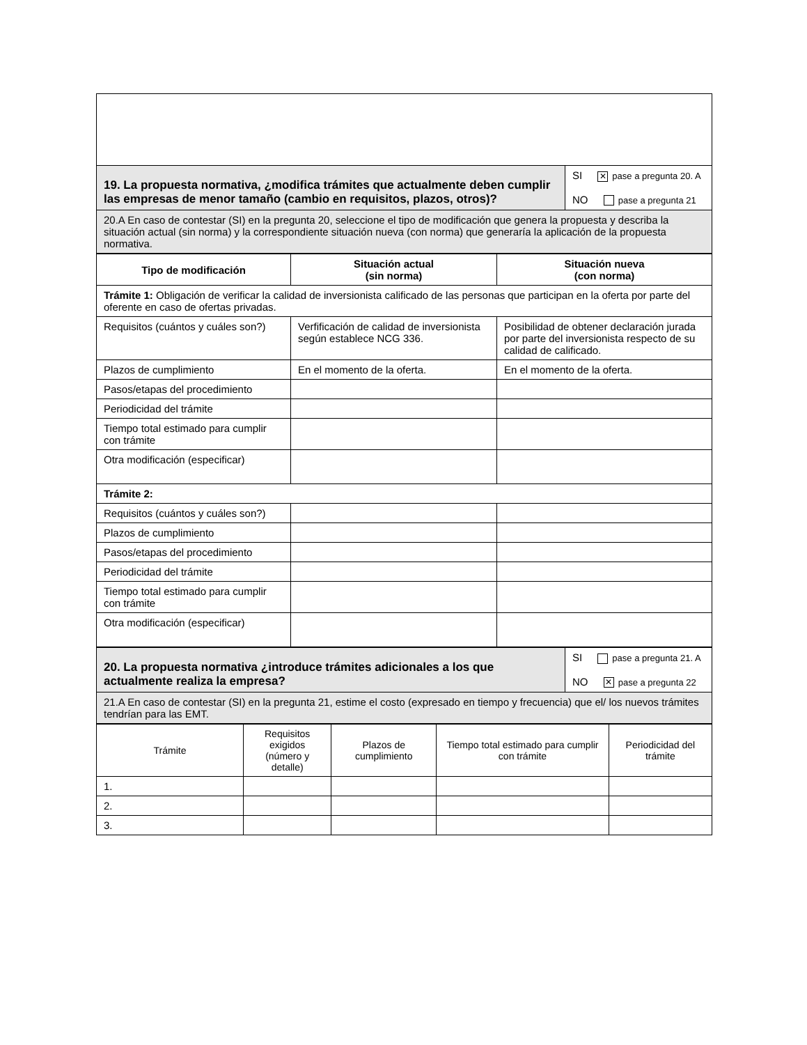| 19. La propuesta normativa, ¿modifica trámites que actualmente deben cumplir las empresas de menor tamaño (cambio en requisitos, plazos, otros)? | SI ✕ pase a pregunta 20. A NO pase a pregunta 21 |
| 20.A En caso de contestar (SI) en la pregunta 20, seleccione el tipo de modificación que genera la propuesta y describa la situación actual (sin norma) y la correspondiente situación nueva (con norma) que generaría la aplicación de la propuesta normativa. | |
| Tipo de modificación | Situación actual (sin norma) | Situación nueva (con norma) |
| --- | --- | --- |
| Trámite 1: Obligación de verificar la calidad de inversionista calificado de las personas que participan en la oferta por parte del oferente en caso de ofertas privadas. | | |
| Requisitos (cuántos y cuáles son?) | Verfificación de calidad de inversionista según establece NCG 336. | Posibilidad de obtener declaración jurada por parte del inversionista respecto de su calidad de calificado. |
| Plazos de cumplimiento | En el momento de la oferta. | En el momento de la oferta. |
| Pasos/etapas del procedimiento | | |
| Periodicidad del trámite | | |
| Tiempo total estimado para cumplir con trámite | | |
| Otra modificación (especificar) | | |
| Trámite 2: | | |
| Requisitos (cuántos y cuáles son?) | | |
| Plazos de cumplimiento | | |
| Pasos/etapas del procedimiento | | |
| Periodicidad del trámite | | |
| Tiempo total estimado para cumplir con trámite | | |
| Otra modificación (especificar) | | |
| 20. La propuesta normativa ¿introduce trámites adicionales a los que actualmente realiza la empresa? | SI pase a pregunta 21. A NO ✕ pase a pregunta 22 |
| 21.A En caso de contestar (SI) en la pregunta 21, estime el costo (expresado en tiempo y frecuencia) que el/ los nuevos trámites tendrían para las EMT. | |
| Trámite | Requisitos exigidos (número y detalle) | Plazos de cumplimiento | Tiempo total estimado para cumplir con trámite | Periodicidad del trámite |
| 1. | | | | |
| 2. | | | | |
| 3. | | | | |